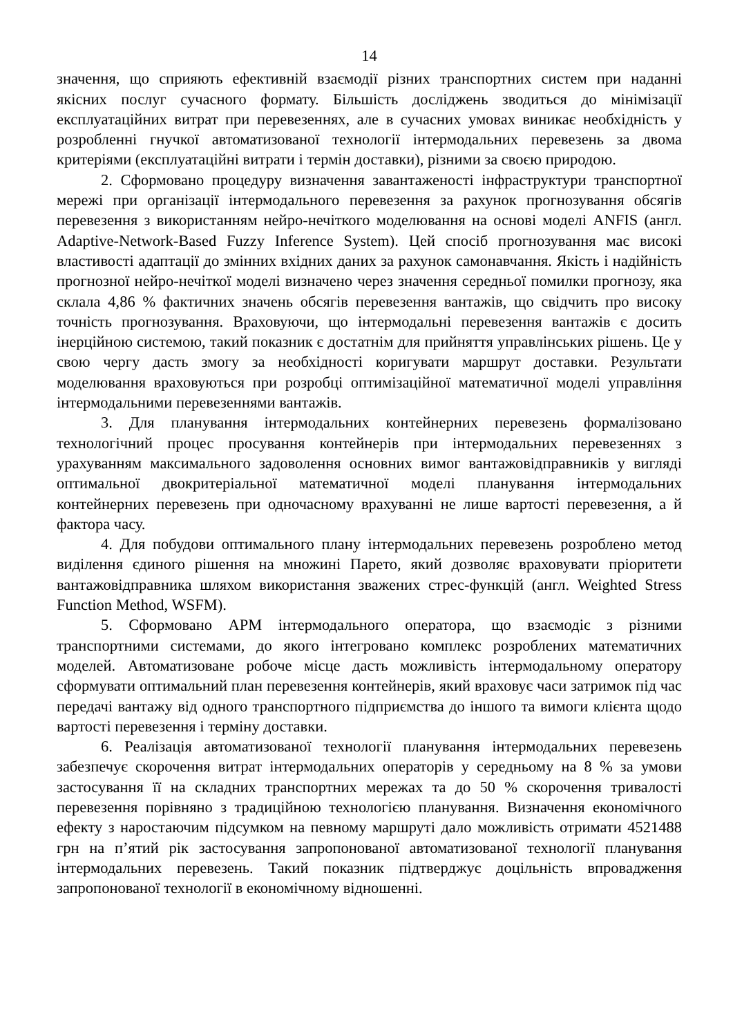14
значення, що сприяють ефективній взаємодії різних транспортних систем при наданні якісних послуг сучасного формату. Більшість досліджень зводиться до мінімізації експлуатаційних витрат при перевезеннях, але в сучасних умовах виникає необхідність у розробленні гнучкої автоматизованої технології інтермодальних перевезень за двома критеріями (експлуатаційні витрати і термін доставки), різними за своєю природою.
2. Сформовано процедуру визначення завантаженості інфраструктури транспортної мережі при організації інтермодального перевезення за рахунок прогнозування обсягів перевезення з використанням нейро-нечіткого моделювання на основі моделі ANFIS (англ. Adaptive-Network-Based Fuzzy Inference System). Цей спосіб прогнозування має високі властивості адаптації до змінних вхідних даних за рахунок самонавчання. Якість і надійність прогнозної нейро-нечіткої моделі визначено через значення середньої помилки прогнозу, яка склала 4,86 % фактичних значень обсягів перевезення вантажів, що свідчить про високу точність прогнозування. Враховуючи, що інтермодальні перевезення вантажів є досить інерційною системою, такий показник є достатнім для прийняття управлінських рішень. Це у свою чергу дасть змогу за необхідності коригувати маршрут доставки. Результати моделювання враховуються при розробці оптимізаційної математичної моделі управління інтермодальними перевезеннями вантажів.
3. Для планування інтермодальних контейнерних перевезень формалізовано технологічний процес просування контейнерів при інтермодальних перевезеннях з урахуванням максимального задоволення основних вимог вантажовідправників у вигляді оптимальної двокритеріальної математичної моделі планування інтермодальних контейнерних перевезень при одночасному врахуванні не лише вартості перевезення, а й фактора часу.
4. Для побудови оптимального плану інтермодальних перевезень розроблено метод виділення єдиного рішення на множині Парето, який дозволяє враховувати пріоритети вантажовідправника шляхом використання зважених стрес-функцій (англ. Weighted Stress Function Method, WSFM).
5. Сформовано АРМ інтермодального оператора, що взаємодіє з різними транспортними системами, до якого інтегровано комплекс розроблених математичних моделей. Автоматизоване робоче місце дасть можливість інтермодальному оператору сформувати оптимальний план перевезення контейнерів, який враховує часи затримок під час передачі вантажу від одного транспортного підприємства до іншого та вимоги клієнта щодо вартості перевезення і терміну доставки.
6. Реалізація автоматизованої технології планування інтермодальних перевезень забезпечує скорочення витрат інтермодальних операторів у середньому на 8 % за умови застосування її на складних транспортних мережах та до 50 % скорочення тривалості перевезення порівняно з традиційною технологією планування. Визначення економічного ефекту з наростаючим підсумком на певному маршруті дало можливість отримати 4521488 грн на п’ятий рік застосування запропонованої автоматизованої технології планування інтермодальних перевезень. Такий показник підтверджує доцільність впровадження запропонованої технології в економічному відношенні.